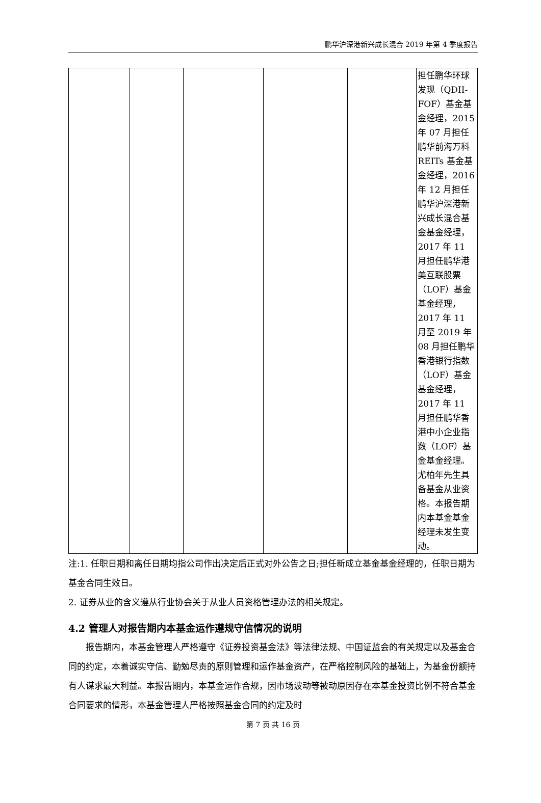鹏华沪深港新兴成长混合 2019 年第 4 季度报告
| | | | | | 担任鹏华环球发现（QDII-FOF）基金基金经理，2015 年 07 月担任鹏华前海万科 REITs 基金基金经理，2016 年 12 月担任鹏华沪深港新兴成长混合基金基金经理，2017 年 11 月担任鹏华港美互联股票（LOF）基金基金经理，2017 年 11 月至 2019 年 08 月担任鹏华香港银行指数（LOF）基金基金经理，2017 年 11 月担任鹏华香港中小企业指数（LOF）基金基金经理。尤柏年先生具备基金从业资格。本报告期内本基金基金经理未发生变动。 |
注:1. 任职日期和离任日期均指公司作出决定后正式对外公告之日;担任新成立基金基金经理的，任职日期为基金合同生效日。
2. 证券从业的含义遵从行业协会关于从业人员资格管理办法的相关规定。
4.2 管理人对报告期内本基金运作遵规守信情况的说明
报告期内，本基金管理人严格遵守《证券投资基金法》等法律法规、中国证监会的有关规定以及基金合同的约定，本着诚实守信、勤勉尽责的原则管理和运作基金资产，在严格控制风险的基础上，为基金份额持有人谋求最大利益。本报告期内，本基金运作合规，因市场波动等被动原因存在本基金投资比例不符合基金合同要求的情形，本基金管理人严格按照基金合同的约定及时
第 7 页 共 16 页